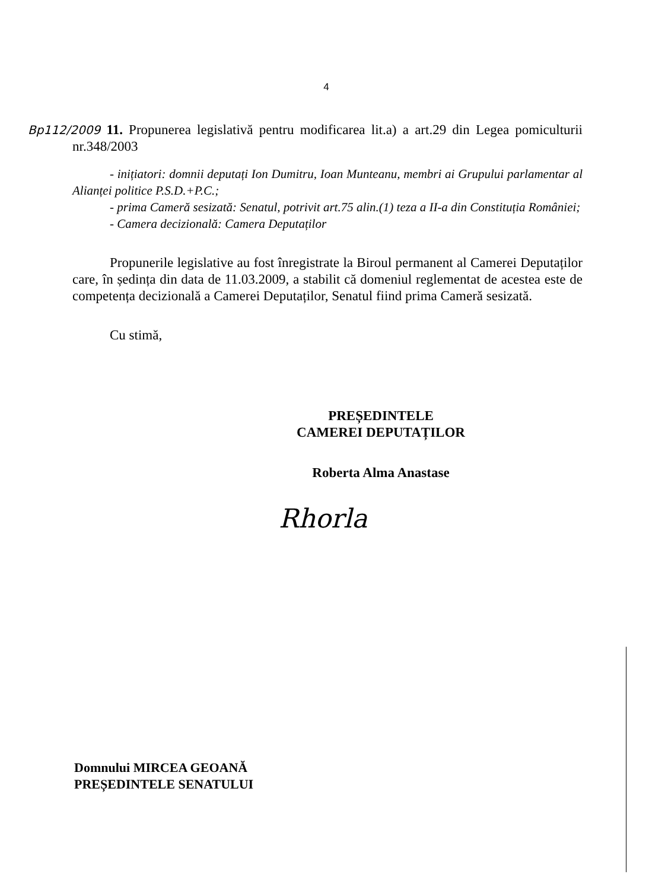4
Bp112/2009 11. Propunerea legislativă pentru modificarea lit.a) a art.29 din Legea pomiculturii nr.348/2003
- inițiatori: domnii deputați Ion Dumitru, Ioan Munteanu, membri ai Grupului parlamentar al Alianței politice P.S.D.+P.C.;
- prima Cameră sesizată: Senatul, potrivit art.75 alin.(1) teza a II-a din Constituția României;
- Camera decizională: Camera Deputaților
Propunerile legislative au fost înregistrate la Biroul permanent al Camerei Deputaților care, în ședința din data de 11.03.2009, a stabilit că domeniul reglementat de acestea este de competența decizională a Camerei Deputaților, Senatul fiind prima Cameră sesizată.
Cu stimă,
PREȘEDINTELE
CAMEREI DEPUTAȚILOR
Roberta Alma Anastase
Rhorla
Domnului MIRCEA GEOANĂ
PREȘEDINTELE SENATULUI